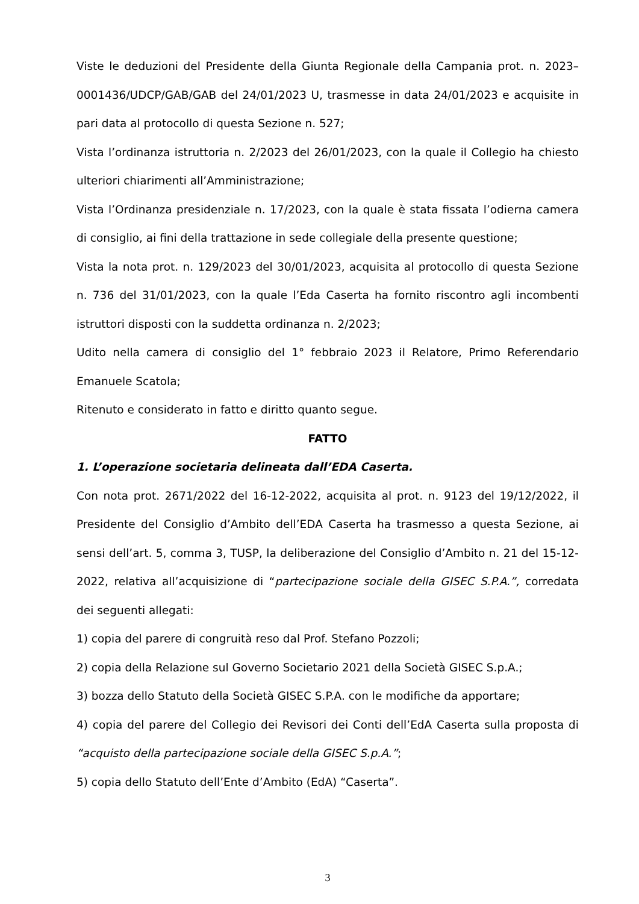Viste le deduzioni del Presidente della Giunta Regionale della Campania prot. n. 2023–0001436/UDCP/GAB/GAB del 24/01/2023 U, trasmesse in data 24/01/2023 e acquisite in pari data al protocollo di questa Sezione n. 527;
Vista l’ordinanza istruttoria n. 2/2023 del 26/01/2023, con la quale il Collegio ha chiesto ulteriori chiarimenti all’Amministrazione;
Vista l’Ordinanza presidenziale n. 17/2023, con la quale è stata fissata l’odierna camera di consiglio, ai fini della trattazione in sede collegiale della presente questione;
Vista la nota prot. n. 129/2023 del 30/01/2023, acquisita al protocollo di questa Sezione n. 736 del 31/01/2023, con la quale l’Eda Caserta ha fornito riscontro agli incombenti istruttori disposti con la suddetta ordinanza n. 2/2023;
Udito nella camera di consiglio del 1° febbraio 2023 il Relatore, Primo Referendario Emanuele Scatola;
Ritenuto e considerato in fatto e diritto quanto segue.
FATTO
1. L’operazione societaria delineata dall’EDA Caserta.
Con nota prot. 2671/2022 del 16-12-2022, acquisita al prot. n. 9123 del 19/12/2022, il Presidente del Consiglio d’Ambito dell’EDA Caserta ha trasmesso a questa Sezione, ai sensi dell’art. 5, comma 3, TUSP, la deliberazione del Consiglio d’Ambito n. 21 del 15-12-2022, relativa all’acquisizione di “partecipazione sociale della GISEC S.P.A.”, corredata dei seguenti allegati:
1) copia del parere di congruità reso dal Prof. Stefano Pozzoli;
2) copia della Relazione sul Governo Societario 2021 della Società GISEC S.p.A.;
3) bozza dello Statuto della Società GISEC S.P.A. con le modifiche da apportare;
4) copia del parere del Collegio dei Revisori dei Conti dell’EdA Caserta sulla proposta di “acquisto della partecipazione sociale della GISEC S.p.A.”;
5) copia dello Statuto dell’Ente d’Ambito (EdA) “Caserta”.
3